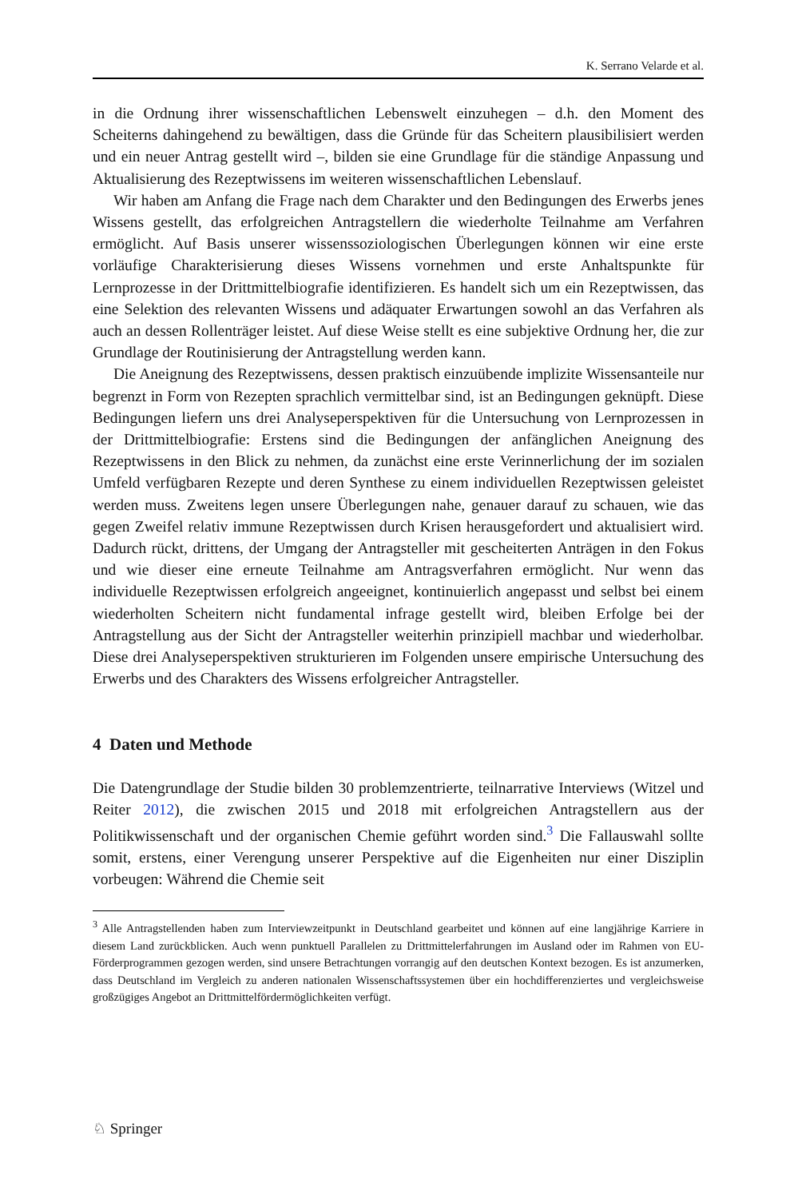K. Serrano Velarde et al.
in die Ordnung ihrer wissenschaftlichen Lebenswelt einzuhegen – d.h. den Moment des Scheiterns dahingehend zu bewältigen, dass die Gründe für das Scheitern plausibilisiert werden und ein neuer Antrag gestellt wird –, bilden sie eine Grundlage für die ständige Anpassung und Aktualisierung des Rezeptwissens im weiteren wissenschaftlichen Lebenslauf.
Wir haben am Anfang die Frage nach dem Charakter und den Bedingungen des Erwerbs jenes Wissens gestellt, das erfolgreichen Antragstellern die wiederholte Teilnahme am Verfahren ermöglicht. Auf Basis unserer wissenssoziologischen Überlegungen können wir eine erste vorläufige Charakterisierung dieses Wissens vornehmen und erste Anhaltspunkte für Lernprozesse in der Drittmittelbiografie identifizieren. Es handelt sich um ein Rezeptwissen, das eine Selektion des relevanten Wissens und adäquater Erwartungen sowohl an das Verfahren als auch an dessen Rollenträger leistet. Auf diese Weise stellt es eine subjektive Ordnung her, die zur Grundlage der Routinisierung der Antragstellung werden kann.
Die Aneignung des Rezeptwissens, dessen praktisch einzuübende implizite Wissensanteile nur begrenzt in Form von Rezepten sprachlich vermittelbar sind, ist an Bedingungen geknüpft. Diese Bedingungen liefern uns drei Analyseperspektiven für die Untersuchung von Lernprozessen in der Drittmittelbiografie: Erstens sind die Bedingungen der anfänglichen Aneignung des Rezeptwissens in den Blick zu nehmen, da zunächst eine erste Verinnerlichung der im sozialen Umfeld verfügbaren Rezepte und deren Synthese zu einem individuellen Rezeptwissen geleistet werden muss. Zweitens legen unsere Überlegungen nahe, genauer darauf zu schauen, wie das gegen Zweifel relativ immune Rezeptwissen durch Krisen herausgefordert und aktualisiert wird. Dadurch rückt, drittens, der Umgang der Antragsteller mit gescheiterten Anträgen in den Fokus und wie dieser eine erneute Teilnahme am Antragsverfahren ermöglicht. Nur wenn das individuelle Rezeptwissen erfolgreich angeeignet, kontinuierlich angepasst und selbst bei einem wiederholten Scheitern nicht fundamental infrage gestellt wird, bleiben Erfolge bei der Antragstellung aus der Sicht der Antragsteller weiterhin prinzipiell machbar und wiederholbar. Diese drei Analyseperspektiven strukturieren im Folgenden unsere empirische Untersuchung des Erwerbs und des Charakters des Wissens erfolgreicher Antragsteller.
4 Daten und Methode
Die Datengrundlage der Studie bilden 30 problemzentrierte, teilnarrative Interviews (Witzel und Reiter 2012), die zwischen 2015 und 2018 mit erfolgreichen Antragstellern aus der Politikwissenschaft und der organischen Chemie geführt worden sind.<sup>3</sup> Die Fallauswahl sollte somit, erstens, einer Verengung unserer Perspektive auf die Eigenheiten nur einer Disziplin vorbeugen: Während die Chemie seit
<sup>3</sup> Alle Antragstellenden haben zum Interviewzeitpunkt in Deutschland gearbeitet und können auf eine langjährige Karriere in diesem Land zurückblicken. Auch wenn punktuell Parallelen zu Drittmittelerfahrungen im Ausland oder im Rahmen von EU-Förderprogrammen gezogen werden, sind unsere Betrachtungen vorrangig auf den deutschen Kontext bezogen. Es ist anzumerken, dass Deutschland im Vergleich zu anderen nationalen Wissenschaftssystemen über ein hochdifferenziertes und vergleichsweise großzügiges Angebot an Drittmittelfördermöglichkeiten verfügt.
♘ Springer